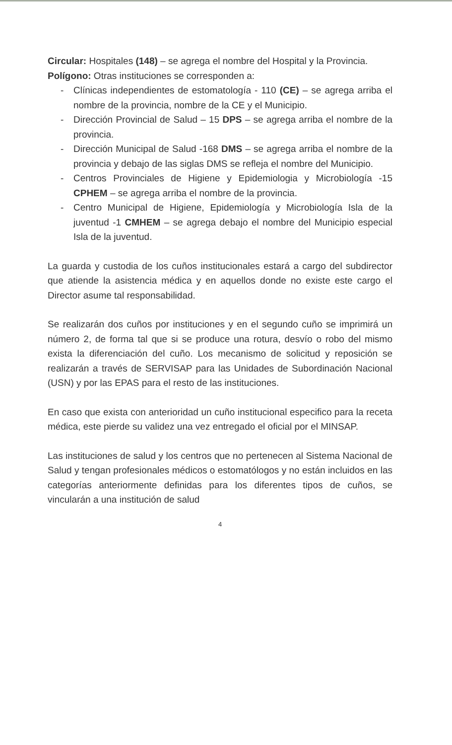Circular: Hospitales (148) – se agrega el nombre del Hospital y la Provincia.
Polígono: Otras instituciones se corresponden a:
- Clínicas independientes de estomatología - 110 (CE) – se agrega arriba el nombre de la provincia, nombre de la CE y el Municipio.
- Dirección Provincial de Salud – 15 DPS – se agrega arriba el nombre de la provincia.
- Dirección Municipal de Salud -168 DMS – se agrega arriba el nombre de la provincia y debajo de las siglas DMS se refleja el nombre del Municipio.
- Centros Provinciales de Higiene y Epidemiologia y Microbiología -15 CPHEM – se agrega arriba el nombre de la provincia.
- Centro Municipal de Higiene, Epidemiología y Microbiología Isla de la juventud -1 CMHEM – se agrega debajo el nombre del Municipio especial Isla de la juventud.
La guarda y custodia de los cuños institucionales estará a cargo del subdirector que atiende la asistencia médica y en aquellos donde no existe este cargo el Director asume tal responsabilidad.
Se realizarán dos cuños por instituciones y en el segundo cuño se imprimirá un número 2, de forma tal que si se produce una rotura, desvío o robo del mismo exista la diferenciación del cuño. Los mecanismo de solicitud y reposición se realizarán a través de SERVISAP para las Unidades de Subordinación Nacional (USN) y por las EPAS para el resto de las instituciones.
En caso que exista con anterioridad un cuño institucional especifico para la receta médica, este pierde su validez una vez entregado el oficial por el MINSAP.
Las instituciones de salud y los centros que no pertenecen al Sistema Nacional de Salud y tengan profesionales médicos o estomatólogos y no están incluidos en las categorías anteriormente definidas para los diferentes tipos de cuños, se vincularán a una institución de salud
4